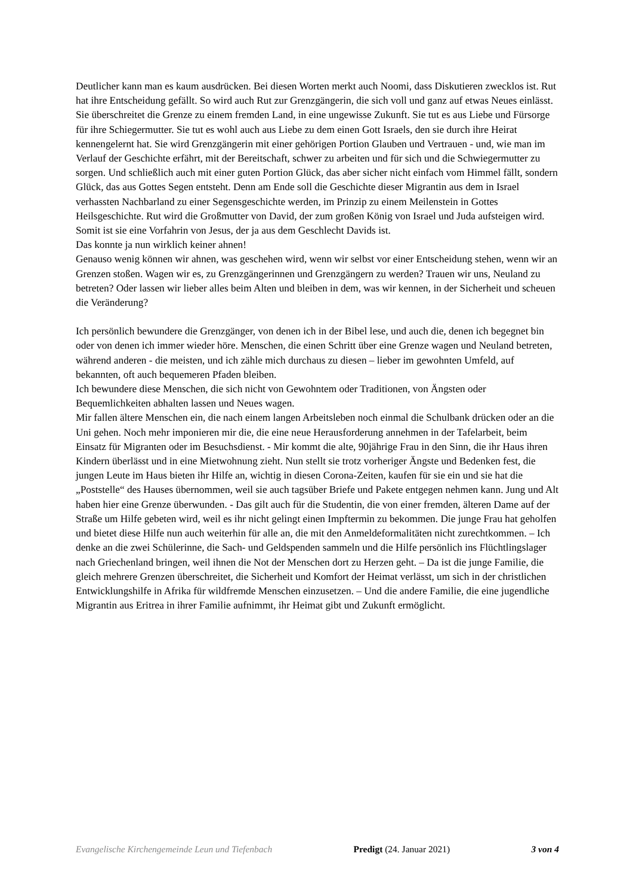Deutlicher kann man es kaum ausdrücken. Bei diesen Worten merkt auch Noomi, dass Diskutieren zwecklos ist. Rut hat ihre Entscheidung gefällt. So wird auch Rut zur Grenzgängerin, die sich voll und ganz auf etwas Neues einlässt. Sie überschreitet die Grenze zu einem fremden Land, in eine ungewisse Zukunft. Sie tut es aus Liebe und Fürsorge für ihre Schiegermutter. Sie tut es wohl auch aus Liebe zu dem einen Gott Israels, den sie durch ihre Heirat kennengelernt hat. Sie wird Grenzgängerin mit einer gehörigen Portion Glauben und Vertrauen - und, wie man im Verlauf der Geschichte erfährt, mit der Bereitschaft, schwer zu arbeiten und für sich und die Schwiegermutter zu sorgen. Und schließlich auch mit einer guten Portion Glück, das aber sicher nicht einfach vom Himmel fällt, sondern Glück, das aus Gottes Segen entsteht. Denn am Ende soll die Geschichte dieser Migrantin aus dem in Israel verhassten Nachbarland zu einer Segensgeschichte werden, im Prinzip zu einem Meilenstein in Gottes Heilsgeschichte. Rut wird die Großmutter von David, der zum großen König von Israel und Juda aufsteigen wird. Somit ist sie eine Vorfahrin von Jesus, der ja aus dem Geschlecht Davids ist.
Das konnte ja nun wirklich keiner ahnen!
Genauso wenig können wir ahnen, was geschehen wird, wenn wir selbst vor einer Entscheidung stehen, wenn wir an Grenzen stoßen. Wagen wir es, zu Grenzgängerinnen und Grenzgängern zu werden? Trauen wir uns, Neuland zu betreten? Oder lassen wir lieber alles beim Alten und bleiben in dem, was wir kennen, in der Sicherheit und scheuen die Veränderung?
Ich persönlich bewundere die Grenzgänger, von denen ich in der Bibel lese, und auch die, denen ich begegnet bin oder von denen ich immer wieder höre. Menschen, die einen Schritt über eine Grenze wagen und Neuland betreten, während anderen - die meisten, und ich zähle mich durchaus zu diesen – lieber im gewohnten Umfeld, auf bekannten, oft auch bequemeren Pfaden bleiben.
Ich bewundere diese Menschen, die sich nicht von Gewohntem oder Traditionen, von Ängsten oder Bequemlichkeiten abhalten lassen und Neues wagen.
Mir fallen ältere Menschen ein, die nach einem langen Arbeitsleben noch einmal die Schulbank drücken oder an die Uni gehen. Noch mehr imponieren mir die, die eine neue Herausforderung annehmen in der Tafelarbeit, beim Einsatz für Migranten oder im Besuchsdienst. - Mir kommt die alte, 90jährige Frau in den Sinn, die ihr Haus ihren Kindern überlässt und in eine Mietwohnung zieht. Nun stellt sie trotz vorheriger Ängste und Bedenken fest, die jungen Leute im Haus bieten ihr Hilfe an, wichtig in diesen Corona-Zeiten, kaufen für sie ein und sie hat die „Poststelle“ des Hauses übernommen, weil sie auch tagsüber Briefe und Pakete entgegen nehmen kann. Jung und Alt haben hier eine Grenze überwunden. - Das gilt auch für die Studentin, die von einer fremden, älteren Dame auf der Straße um Hilfe gebeten wird, weil es ihr nicht gelingt einen Impftermin zu bekommen. Die junge Frau hat geholfen und bietet diese Hilfe nun auch weiterhin für alle an, die mit den Anmeldeformalitäten nicht zurechtkommen. – Ich denke an die zwei Schülerinne, die Sach- und Geldspenden sammeln und die Hilfe persönlich ins Flüchtlingslager nach Griechenland bringen, weil ihnen die Not der Menschen dort zu Herzen geht. – Da ist die junge Familie, die gleich mehrere Grenzen überschreitet, die Sicherheit und Komfort der Heimat verlässt, um sich in der christlichen Entwicklungshilfe in Afrika für wildfremde Menschen einzusetzen. – Und die andere Familie, die eine jugendliche Migrantin aus Eritrea in ihrer Familie aufnimmt, ihr Heimat gibt und Zukunft ermöglicht.
Evangelische Kirchengemeinde Leun und Tiefenbach Predigt (24. Januar 2021) 3 von 4